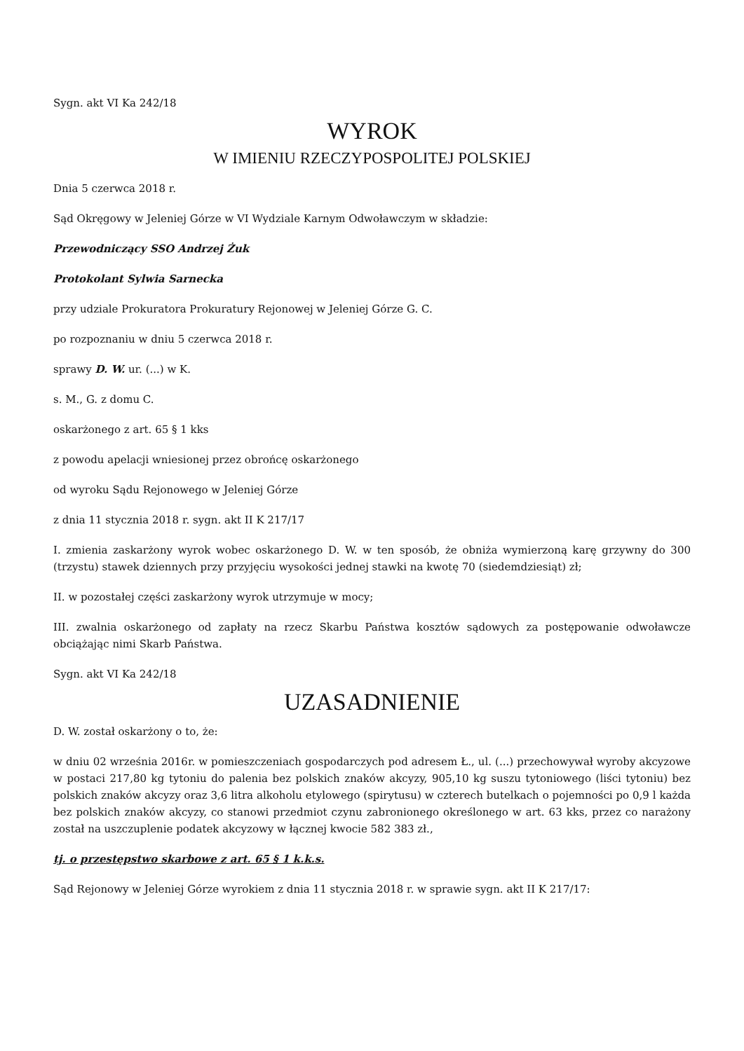Sygn. akt VI Ka 242/18
WYROK
W IMIENIU RZECZYPOSPOLITEJ POLSKIEJ
Dnia 5 czerwca 2018 r.
Sąd Okręgowy w Jeleniej Górze w VI Wydziale Karnym Odwoławczym w składzie:
Przewodniczący SSO Andrzej Żuk
Protokolant Sylwia Sarnecka
przy udziale Prokuratora Prokuratury Rejonowej w Jeleniej Górze G. C.
po rozpoznaniu w dniu 5 czerwca 2018 r.
sprawy D. W. ur. (...) w K.
s. M., G. z domu C.
oskarżonego z art. 65 § 1 kks
z powodu apelacji wniesionej przez obrońcę oskarżonego
od wyroku Sądu Rejonowego w Jeleniej Górze
z dnia 11 stycznia 2018 r. sygn. akt II K 217/17
I. zmienia zaskarżony wyrok wobec oskarżonego D. W. w ten sposób, że obniża wymierzoną karę grzywny do 300 (trzystu) stawek dziennych przy przyjęciu wysokości jednej stawki na kwotę 70 (siedemdziesiąt) zł;
II. w pozostałej części zaskarżony wyrok utrzymuje w mocy;
III. zwalnia oskarżonego od zapłaty na rzecz Skarbu Państwa kosztów sądowych za postępowanie odwoławcze obciążając nimi Skarb Państwa.
Sygn. akt VI Ka 242/18
UZASADNIENIE
D. W. został oskarżony o to, że:
w dniu 02 września 2016r. w pomieszczeniach gospodarczych pod adresem Ł., ul. (...) przechowywał wyroby akcyzowe w postaci 217,80 kg tytoniu do palenia bez polskich znaków akcyzy, 905,10 kg suszu tytoniowego (liści tytoniu) bez polskich znaków akcyzy oraz 3,6 litra alkoholu etylowego (spirytusu) w czterech butelkach o pojemności po 0,9 l każda bez polskich znaków akcyzy, co stanowi przedmiot czynu zabronionego określonego w art. 63 kks, przez co narażony został na uszczuplenie podatek akcyzowy w łącznej kwocie 582 383 zł.,
tj. o przestępstwo skarbowe z art. 65 § 1 k.k.s.
Sąd Rejonowy w Jeleniej Górze wyrokiem z dnia 11 stycznia 2018 r. w sprawie sygn. akt II K 217/17: